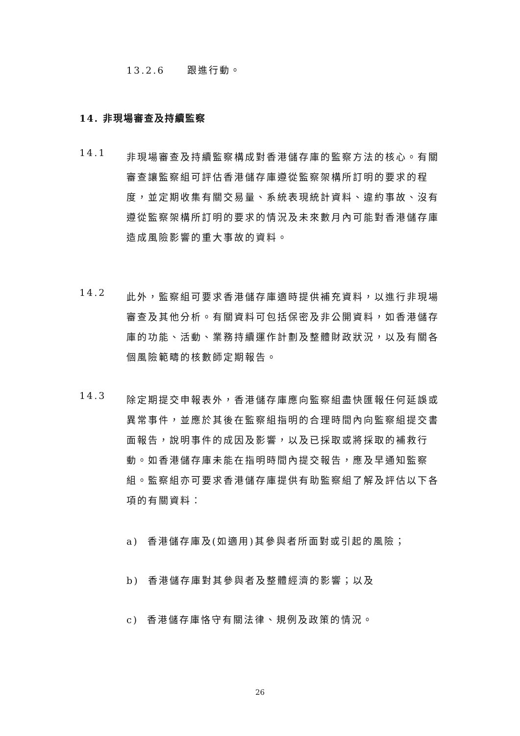13.2.6 跟進行動。
14. 非現場審查及持續監察
14.1
非現場審查及持續監察構成對香港儲存庫的監察方法的核心。有關審查讓監察組可評估香港儲存庫遵從監察架構所訂明的要求的程度，並定期收集有關交易量、系統表現統計資料、違約事故、沒有遵從監察架構所訂明的要求的情況及未來數月內可能對香港儲存庫造成風險影響的重大事故的資料。
14.2
此外，監察組可要求香港儲存庫適時提供補充資料，以進行非現場審查及其他分析。有關資料可包括保密及非公開資料，如香港儲存庫的功能、活動、業務持續運作計劃及整體財政狀況，以及有關各個風險範疇的核數師定期報告。
14.3
除定期提交申報表外，香港儲存庫應向監察組盡快匯報任何延誤或異常事件，並應於其後在監察組指明的合理時間內向監察組提交書面報告，說明事件的成因及影響，以及已採取或將採取的補救行動。如香港儲存庫未能在指明時間內提交報告，應及早通知監察組。監察組亦可要求香港儲存庫提供有助監察組了解及評估以下各項的有關資料：
a) 香港儲存庫及(如適用)其參與者所面對或引起的風險；
b) 香港儲存庫對其參與者及整體經濟的影響；以及
c) 香港儲存庫恪守有關法律、規例及政策的情況。
26